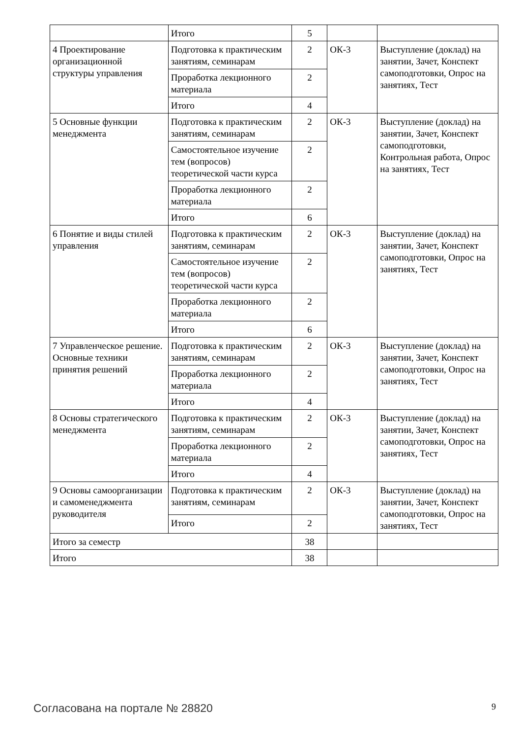| | Итого | 5 | | |
| 4 Проектирование организационной структуры управления | Подготовка к практическим занятиям, семинарам | 2 | ОК-3 | Выступление (доклад) на занятии, Зачет, Конспект самоподготовки, Опрос на занятиях, Тест |
| | Проработка лекционного материала | 2 | | |
| | Итого | 4 | | |
| 5 Основные функции менеджмента | Подготовка к практическим занятиям, семинарам | 2 | ОК-3 | Выступление (доклад) на занятии, Зачет, Конспект самоподготовки, Контрольная работа, Опрос на занятиях, Тест |
| | Самостоятельное изучение тем (вопросов) теоретической части курса | 2 | | |
| | Проработка лекционного материала | 2 | | |
| | Итого | 6 | | |
| 6 Понятие и виды стилей управления | Подготовка к практическим занятиям, семинарам | 2 | ОК-3 | Выступление (доклад) на занятии, Зачет, Конспект самоподготовки, Опрос на занятиях, Тест |
| | Самостоятельное изучение тем (вопросов) теоретической части курса | 2 | | |
| | Проработка лекционного материала | 2 | | |
| | Итого | 6 | | |
| 7 Управленческое решение. Основные техники принятия решений | Подготовка к практическим занятиям, семинарам | 2 | ОК-3 | Выступление (доклад) на занятии, Зачет, Конспект самоподготовки, Опрос на занятиях, Тест |
| | Проработка лекционного материала | 2 | | |
| | Итого | 4 | | |
| 8 Основы стратегического менеджмента | Подготовка к практическим занятиям, семинарам | 2 | ОК-3 | Выступление (доклад) на занятии, Зачет, Конспект самоподготовки, Опрос на занятиях, Тест |
| | Проработка лекционного материала | 2 | | |
| | Итого | 4 | | |
| 9 Основы самоорганизации и самоменеджмента руководителя | Подготовка к практическим занятиям, семинарам | 2 | ОК-3 | Выступление (доклад) на занятии, Зачет, Конспект самоподготовки, Опрос на занятиях, Тест |
| | Итого | 2 | | |
| Итого за семестр | | 38 | | |
| Итого | | 38 | | |
Согласована на портале № 28820 9